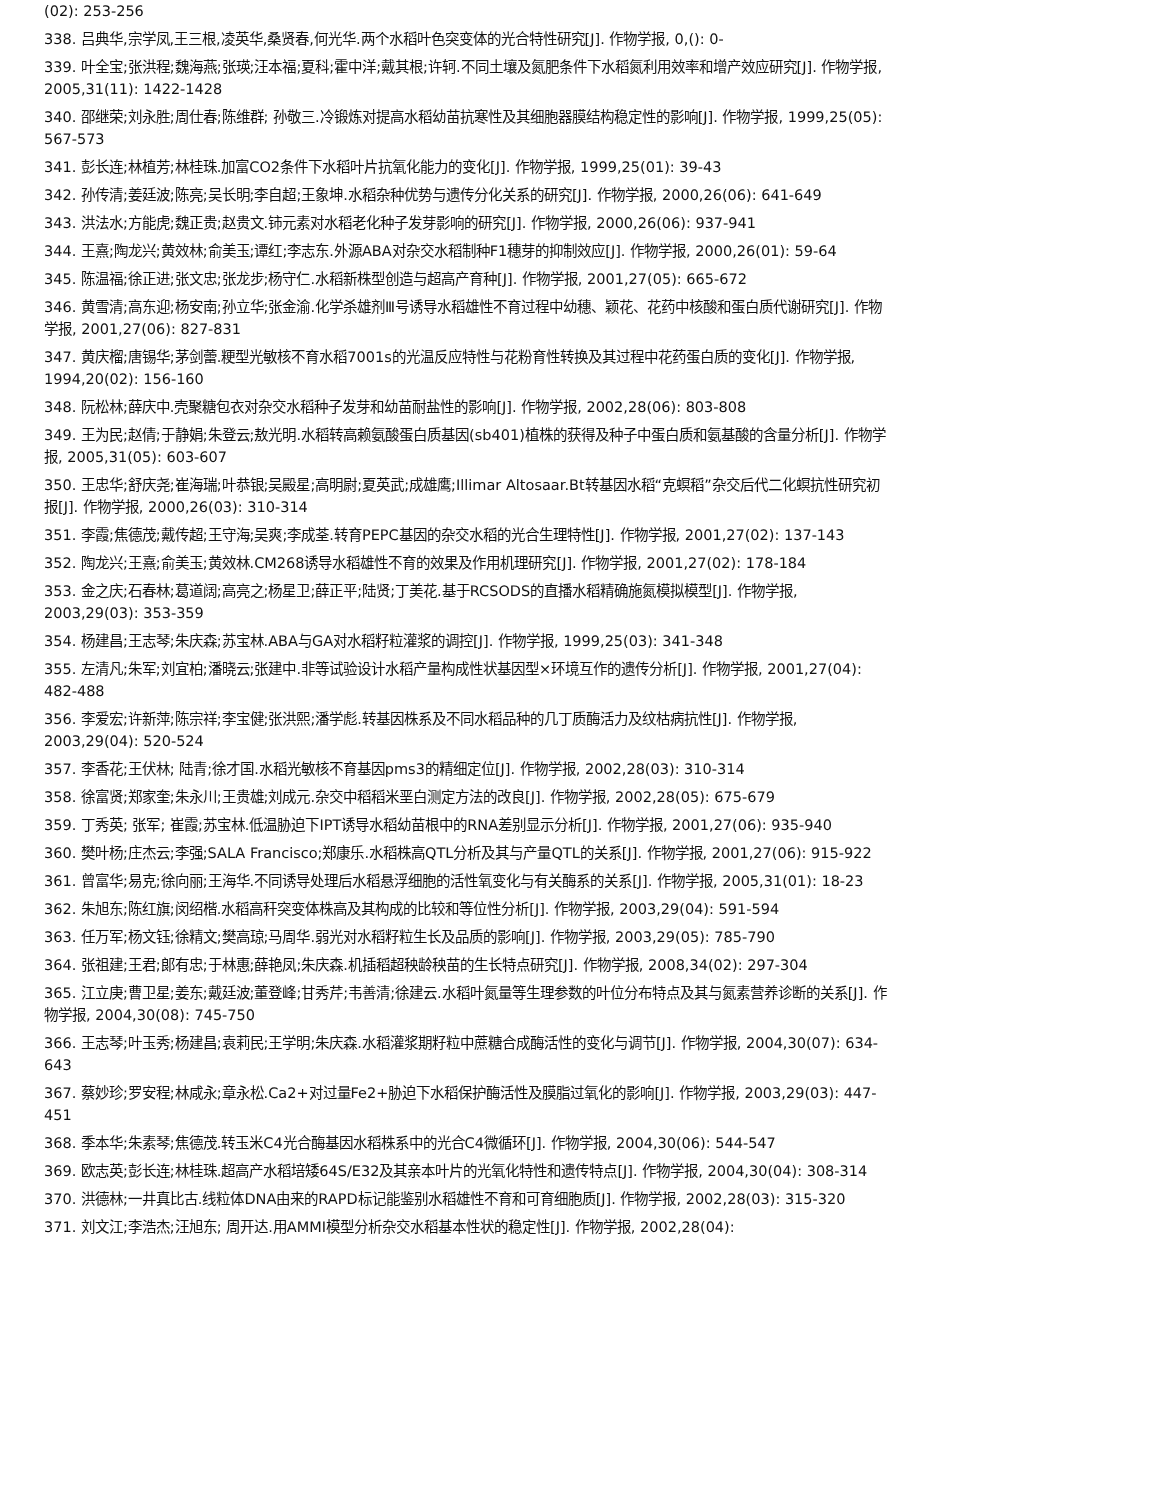(02): 253-256
338. 吕典华,宗学凤,王三根,凌英华,桑贤春,何光华.两个水稻叶色突变体的光合特性研究[J]. 作物学报, 0,(): 0-
339. 叶全宝;张洪程;魏海燕;张瑛;汪本福;夏科;霍中洋;戴其根;许轲.不同土壤及氮肥条件下水稻氮利用效率和增产效应研究[J]. 作物学报, 2005,31(11): 1422-1428
340. 邵继荣;刘永胜;周仕春;陈维群; 孙敬三.冷锻炼对提高水稻幼苗抗寒性及其细胞器膜结构稳定性的影响[J]. 作物学报, 1999,25(05): 567-573
341. 彭长连;林植芳;林桂珠.加富CO2条件下水稻叶片抗氧化能力的变化[J]. 作物学报, 1999,25(01): 39-43
342. 孙传清;姜廷波;陈亮;吴长明;李自超;王象坤.水稻杂种优势与遗传分化关系的研究[J]. 作物学报, 2000,26(06): 641-649
343. 洪法水;方能虎;魏正贵;赵贵文.铈元素对水稻老化种子发芽影响的研究[J]. 作物学报, 2000,26(06): 937-941
344. 王熹;陶龙兴;黄效林;俞美玉;谭红;李志东.外源ABA对杂交水稻制种F1穗芽的抑制效应[J]. 作物学报, 2000,26(01): 59-64
345. 陈温福;徐正进;张文忠;张龙步;杨守仁.水稻新株型创造与超高产育种[J]. 作物学报, 2001,27(05): 665-672
346. 黄雪清;高东迎;杨安南;孙立华;张金渝.化学杀雄剂Ⅲ号诱导水稻雄性不育过程中幼穗、颖花、花药中核酸和蛋白质代谢研究[J]. 作物学报, 2001,27(06): 827-831
347. 黄庆榴;唐锡华;茅剑蕾.粳型光敏核不育水稻7001s的光温反应特性与花粉育性转换及其过程中花药蛋白质的变化[J]. 作物学报, 1994,20(02): 156-160
348. 阮松林;薛庆中.壳聚糖包衣对杂交水稻种子发芽和幼苗耐盐性的影响[J]. 作物学报, 2002,28(06): 803-808
349. 王为民;赵倩;于静娟;朱登云;敖光明.水稻转高赖氨酸蛋白质基因(sb401)植株的获得及种子中蛋白质和氨基酸的含量分析[J]. 作物学报, 2005,31(05): 603-607
350. 王忠华;舒庆尧;崔海瑞;叶恭银;吴殿星;高明尉;夏英武;成雄鹰;Illimar Altosaar.Bt转基因水稻“克螟稻”杂交后代二化螟抗性研究初报[J]. 作物学报, 2000,26(03): 310-314
351. 李霞;焦德茂;戴传超;王守海;吴爽;李成荃.转育PEPC基因的杂交水稻的光合生理特性[J]. 作物学报, 2001,27(02): 137-143
352. 陶龙兴;王熹;俞美玉;黄效林.CM268诱导水稻雄性不育的效果及作用机理研究[J]. 作物学报, 2001,27(02): 178-184
353. 金之庆;石春林;葛道阔;高亮之;杨星卫;薛正平;陆贤;丁美花.基于RCSODS的直播水稻精确施氮模拟模型[J]. 作物学报, 2003,29(03): 353-359
354. 杨建昌;王志琴;朱庆森;苏宝林.ABA与GA对水稻籽粒灌浆的调控[J]. 作物学报, 1999,25(03): 341-348
355. 左清凡;朱军;刘宜柏;潘晓云;张建中.非等试验设计水稻产量构成性状基因型×环境互作的遗传分析[J]. 作物学报, 2001,27(04): 482-488
356. 李爱宏;许新萍;陈宗祥;李宝健;张洪熙;潘学彪.转基因株系及不同水稻品种的几丁质酶活力及纹枯病抗性[J]. 作物学报, 2003,29(04): 520-524
357. 李香花;王伏林; 陆青;徐才国.水稻光敏核不育基因pms3的精细定位[J]. 作物学报, 2002,28(03): 310-314
358. 徐富贤;郑家奎;朱永川;王贵雄;刘成元.杂交中稻稻米垩白测定方法的改良[J]. 作物学报, 2002,28(05): 675-679
359. 丁秀英; 张军; 崔霞;苏宝林.低温胁迫下IPT诱导水稻幼苗根中的RNA差别显示分析[J]. 作物学报, 2001,27(06): 935-940
360. 樊叶杨;庄杰云;李强;SALA Francisco;郑康乐.水稻株高QTL分析及其与产量QTL的关系[J]. 作物学报, 2001,27(06): 915-922
361. 曾富华;易克;徐向丽;王海华.不同诱导处理后水稻悬浮细胞的活性氧变化与有关酶系的关系[J]. 作物学报, 2005,31(01): 18-23
362. 朱旭东;陈红旗;闵绍楷.水稻高秆突变体株高及其构成的比较和等位性分析[J]. 作物学报, 2003,29(04): 591-594
363. 任万军;杨文钰;徐精文;樊高琼;马周华.弱光对水稻籽粒生长及品质的影响[J]. 作物学报, 2003,29(05): 785-790
364. 张祖建;王君;郎有忠;于林惠;薛艳凤;朱庆森.机插稻超秧龄秧苗的生长特点研究[J]. 作物学报, 2008,34(02): 297-304
365. 江立庚;曹卫星;姜东;戴廷波;董登峰;甘秀芹;韦善清;徐建云.水稻叶氮量等生理参数的叶位分布特点及其与氮素营养诊断的关系[J]. 作物学报, 2004,30(08): 745-750
366. 王志琴;叶玉秀;杨建昌;袁莉民;王学明;朱庆森.水稻灌浆期籽粒中蔗糖合成酶活性的变化与调节[J]. 作物学报, 2004,30(07): 634-643
367. 蔡妙珍;罗安程;林咸永;章永松.Ca2+对过量Fe2+胁迫下水稻保护酶活性及膜脂过氧化的影响[J]. 作物学报, 2003,29(03): 447-451
368. 季本华;朱素琴;焦德茂.转玉米C4光合酶基因水稻株系中的光合C4微循环[J]. 作物学报, 2004,30(06): 544-547
369. 欧志英;彭长连;林桂珠.超高产水稻培矮64S/E32及其亲本叶片的光氧化特性和遗传特点[J]. 作物学报, 2004,30(04): 308-314
370. 洪德林;一井真比古.线粒体DNA由来的RAPD标记能鉴别水稻雄性不育和可育细胞质[J]. 作物学报, 2002,28(03): 315-320
371. 刘文江;李浩杰;汪旭东; 周开达.用AMMI模型分析杂交水稻基本性状的稳定性[J]. 作物学报, 2002,28(04):